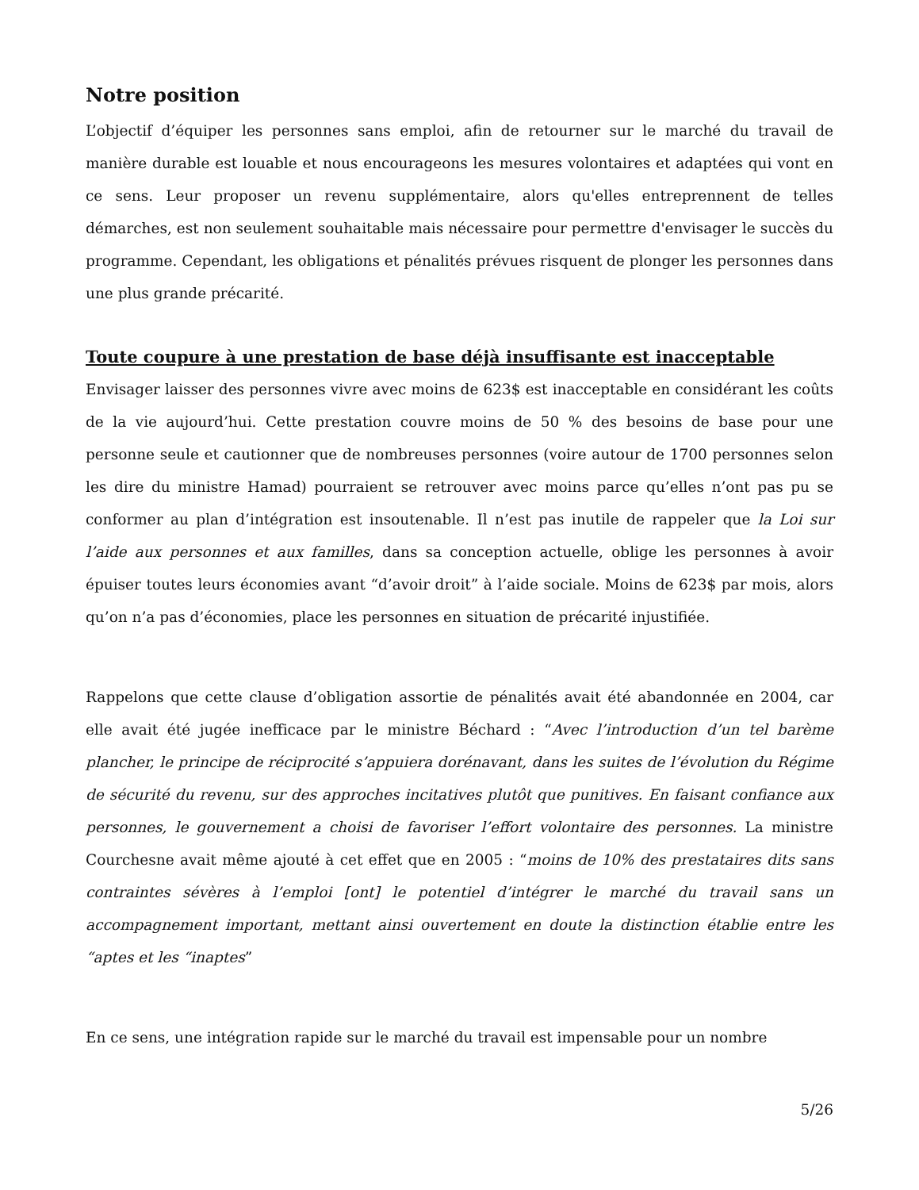Notre position
L’objectif d’équiper les personnes sans emploi, afin de retourner sur le marché du travail de manière durable est louable et nous encourageons les mesures volontaires et adaptées qui vont en ce sens. Leur proposer un revenu supplémentaire, alors qu'elles entreprennent de telles démarches, est non seulement souhaitable mais nécessaire pour permettre d'envisager le succès du programme. Cependant, les obligations et pénalités prévues risquent de plonger les personnes dans une plus grande précarité.
Toute coupure à une prestation de base déjà insuffisante est inacceptable
Envisager laisser des personnes vivre avec moins de 623$ est inacceptable en considérant les coûts de la vie aujourd’hui. Cette prestation couvre moins de 50 % des besoins de base pour une personne seule et cautionner que de nombreuses personnes (voire autour de 1700 personnes selon les dire du ministre Hamad) pourraient se retrouver avec moins parce qu’elles n’ont pas pu se conformer au plan d’intégration est insoutenable. Il n’est pas inutile de rappeler que la Loi sur l’aide aux personnes et aux familles, dans sa conception actuelle, oblige les personnes à avoir épuiser toutes leurs économies avant “d’avoir droit” à l’aide sociale. Moins de 623$ par mois, alors qu’on n’a pas d’économies, place les personnes en situation de précarité injustifiée.
Rappelons que cette clause d’obligation assortie de pénalités avait été abandonnée en 2004, car elle avait été jugée inefficace par le ministre Béchard : “Avec l’introduction d’un tel barème plancher, le principe de réciprocité s’appuiera dorénavant, dans les suites de l’évolution du Régime de sécurité du revenu, sur des approches incitatives plutôt que punitives. En faisant confiance aux personnes, le gouvernement a choisi de favoriser l’effort volontaire des personnes. La ministre Courchesne avait même ajouté à cet effet que en 2005 : “moins de 10% des prestataires dits sans contraintes sévères à l’emploi [ont] le potentiel d’intégrer le marché du travail sans un accompagnement important, mettant ainsi ouvertement en doute la distinction établie entre les “aptes et les “inaptes”
En ce sens, une intégration rapide sur le marché du travail est impensable pour un nombre
5/26